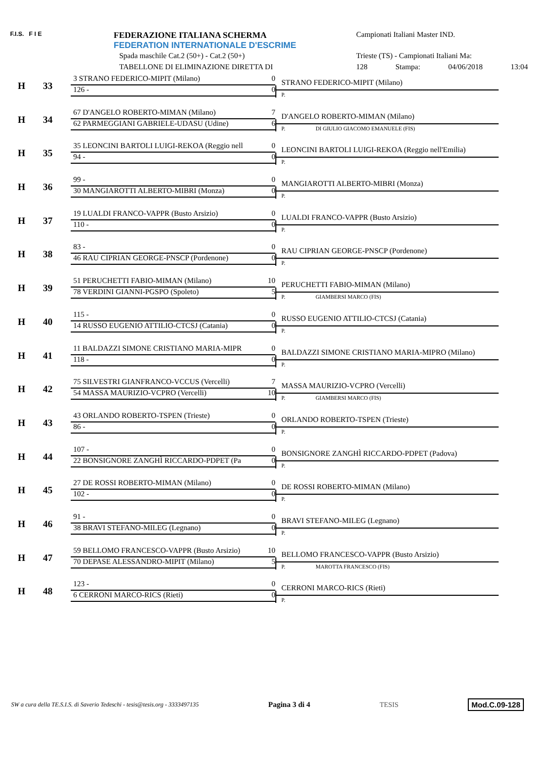F.I.S. F I E FEDERAZIONE ITALIANA SCHERMA
FEDERATION INTERNATIONALE D'ESCRIME
Spada maschile Cat.2 (50+) - Cat.2 (50+)
TABELLONE DI ELIMINAZIONE DIRETTA DI
Campionati Italiani Master IND.
Trieste (TS) - Campionati Italiani Ma:
128 Stampa: 04/06/2018 13:04
H 33
3 STRANO FEDERICO-MIPIT (Milano) 0
126 - 0
STRANO FEDERICO-MIPIT (Milano)
P.
H 34
67 D'ANGELO ROBERTO-MIMAN (Milano) 7
62 PARMEGGIANI GABRIELE-UDASU (Udine) 6
D'ANGELO ROBERTO-MIMAN (Milano)
P. DI GIULIO GIACOMO EMANUELE (FIS)
H 35
35 LEONCINI BARTOLI LUIGI-REKOA (Reggio nell 0
94 - 0
LEONCINI BARTOLI LUIGI-REKOA (Reggio nell'Emilia)
P.
H 36
99 - 0
30 MANGIAROTTI ALBERTO-MIBRI (Monza) 0
MANGIAROTTI ALBERTO-MIBRI (Monza)
P.
H 37
19 LUALDI FRANCO-VAPPR (Busto Arsizio) 0
110 - 0
LUALDI FRANCO-VAPPR (Busto Arsizio)
P.
H 38
83 - 0
46 RAU CIPRIAN GEORGE-PNSCP (Pordenone) 0
RAU CIPRIAN GEORGE-PNSCP (Pordenone)
P.
H 39
51 PERUCHETTI FABIO-MIMAN (Milano) 10
78 VERDINI GIANNI-PGSPO (Spoleto) 5
PERUCHETTI FABIO-MIMAN (Milano)
P. GIAMBERSI MARCO (FIS)
H 40
115 - 0
14 RUSSO EUGENIO ATTILIO-CTCSJ (Catania) 0
RUSSO EUGENIO ATTILIO-CTCSJ (Catania)
P.
H 41
11 BALDAZZI SIMONE CRISTIANO MARIA-MIPR 0
118 - 0
BALDAZZI SIMONE CRISTIANO MARIA-MIPRO (Milano)
P.
H 42
75 SILVESTRI GIANFRANCO-VCCUS (Vercelli) 7
54 MASSA MAURIZIO-VCPRO (Vercelli) 10
MASSA MAURIZIO-VCPRO (Vercelli)
P. GIAMBERSI MARCO (FIS)
H 43
43 ORLANDO ROBERTO-TSPEN (Trieste) 0
86 - 0
ORLANDO ROBERTO-TSPEN (Trieste)
P.
H 44
107 - 0
22 BONSIGNORE ZANGHÌ RICCARDO-PDPET (Pa 0
BONSIGNORE ZANGHÌ RICCARDO-PDPET (Padova)
P.
H 45
27 DE ROSSI ROBERTO-MIMAN (Milano) 0
102 - 0
DE ROSSI ROBERTO-MIMAN (Milano)
P.
H 46
91 - 0
38 BRAVI STEFANO-MILEG (Legnano) 0
BRAVI STEFANO-MILEG (Legnano)
P.
H 47
59 BELLOMO FRANCESCO-VAPPR (Busto Arsizio) 10
70 DEPASE ALESSANDRO-MIPIT (Milano) 5
BELLOMO FRANCESCO-VAPPR (Busto Arsizio)
P. MAROTTA FRANCESCO (FIS)
H 48
123 - 0
6 CERRONI MARCO-RICS (Rieti) 0
CERRONI MARCO-RICS (Rieti)
P.
SW a cura della TE.S.I.S. di Saverio Tedeschi - tesis@tesis.org - 3333497135 Pagina 3 di 4 TESIS Mod.C.09-128